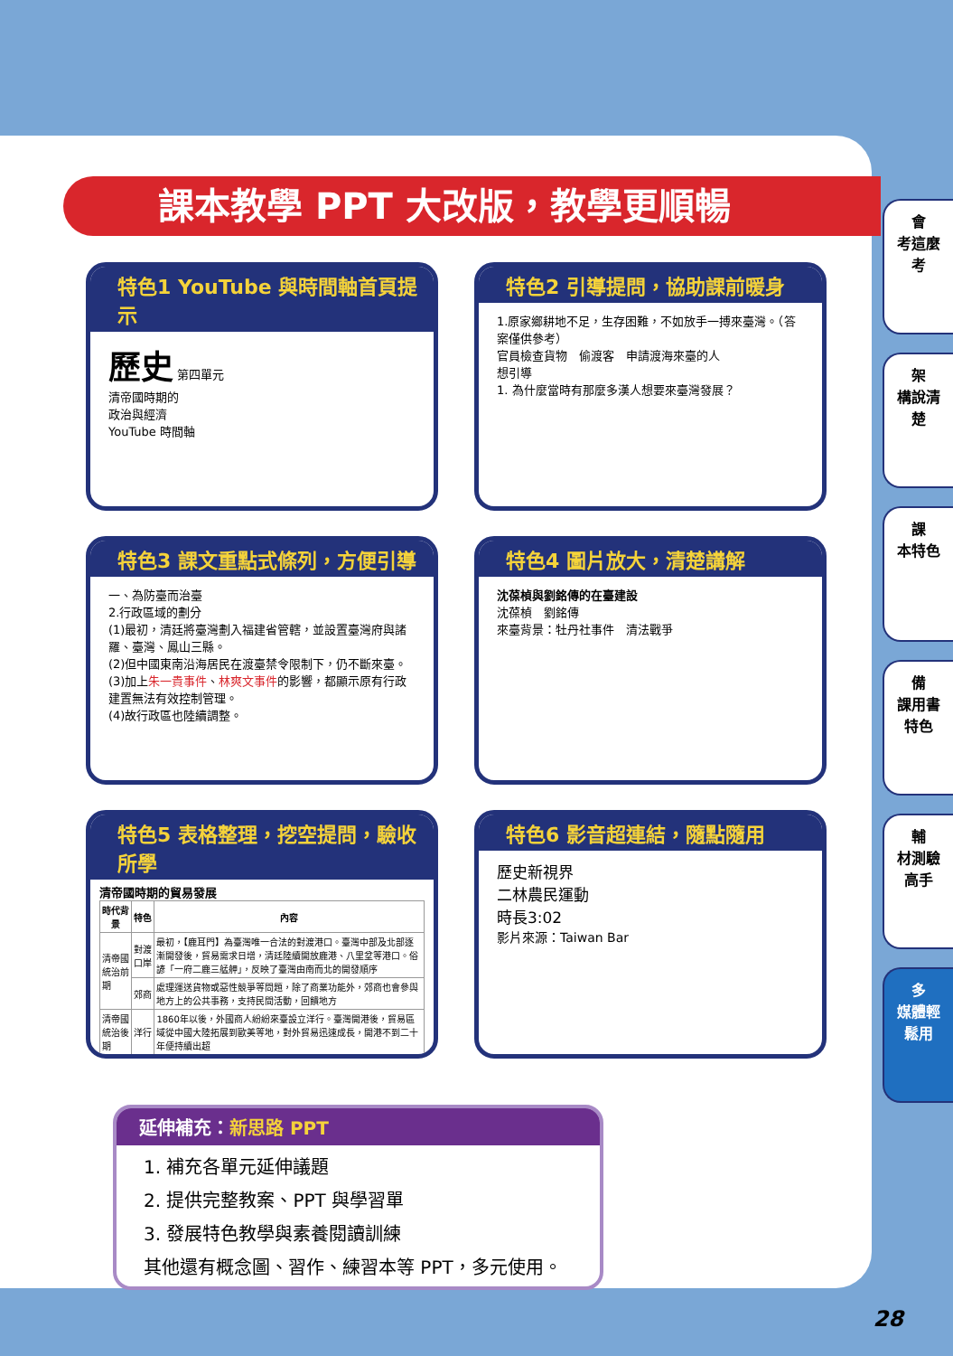課本教學 PPT 大改版，教學更順暢
特色1 YouTube 與時間軸首頁提示
歷史 第四單元
清帝國時期的
政治與經濟
YouTube 時間軸
特色2 引導提問，協助課前暖身
1.原家鄉耕地不足，生存困難，不如放手一搏來臺灣。（答案僅供參考）
官員檢查貨物　偷渡客　申請渡海來臺的人
想引導
1. 為什麼當時有那麼多漢人想要來臺灣發展？
特色3 課文重點式條列，方便引導
一、為防臺而治臺
2.行政區域的劃分
(1)最初，清廷將臺灣劃入福建省管轄，並設置臺灣府與諸羅、臺灣、鳳山三縣。
(2)但中國東南沿海居民在渡臺禁令限制下，仍不斷來臺。
(3)加上朱一貴事件、林爽文事件的影響，都顯示原有行政建置無法有效控制管理。
(4)故行政區也陸續調整。
特色4 圖片放大，清楚講解
沈葆楨與劉銘傳的在臺建設
沈葆楨　劉銘傳
來臺背景：牡丹社事件　清法戰爭
特色5 表格整理，挖空提問，驗收所學
清帝國時期的貿易發展
| 時代背景 | 特色 | 內容 |
| --- | --- | --- |
| 清帝國統治前期 | 對渡口岸 | 最初，【鹿耳門】為臺灣唯一合法的對渡港口。臺灣中部及北部逐漸開發後，貿易需求日增，清廷陸續開放鹿港、八里坌等港口。俗諺「一府二鹿三艋舺」，反映了臺灣由南而北的開發順序 |
| | 郊商 | 處理運送貨物或惡性競爭等問題，除了商業功能外，郊商也會參與地方上的公共事務，支持民間活動，回饋地方 |
| 清帝國統治後期 | 洋行 | 1860年以後，外國商人紛紛來臺設立洋行。臺灣開港後，貿易區域從中國大陸拓展到歐美等地，對外貿易迅速成長，開港不到二十年便持續出超 |
特色6 影音超連結，隨點隨用
歷史新視界
二林農民運動
時長3:02
影片來源：Taiwan Bar
延伸補充：新思路 PPT
1. 補充各單元延伸議題
2. 提供完整教案、PPT 與學習單
3. 發展特色教學與素養閱讀訓練
其他還有概念圖、習作、練習本等 PPT，多元使用。
會
考這麼考
架
構說清楚
課
本特色
備
課用書特色
輔
材測驗高手
多
媒體輕鬆用
28